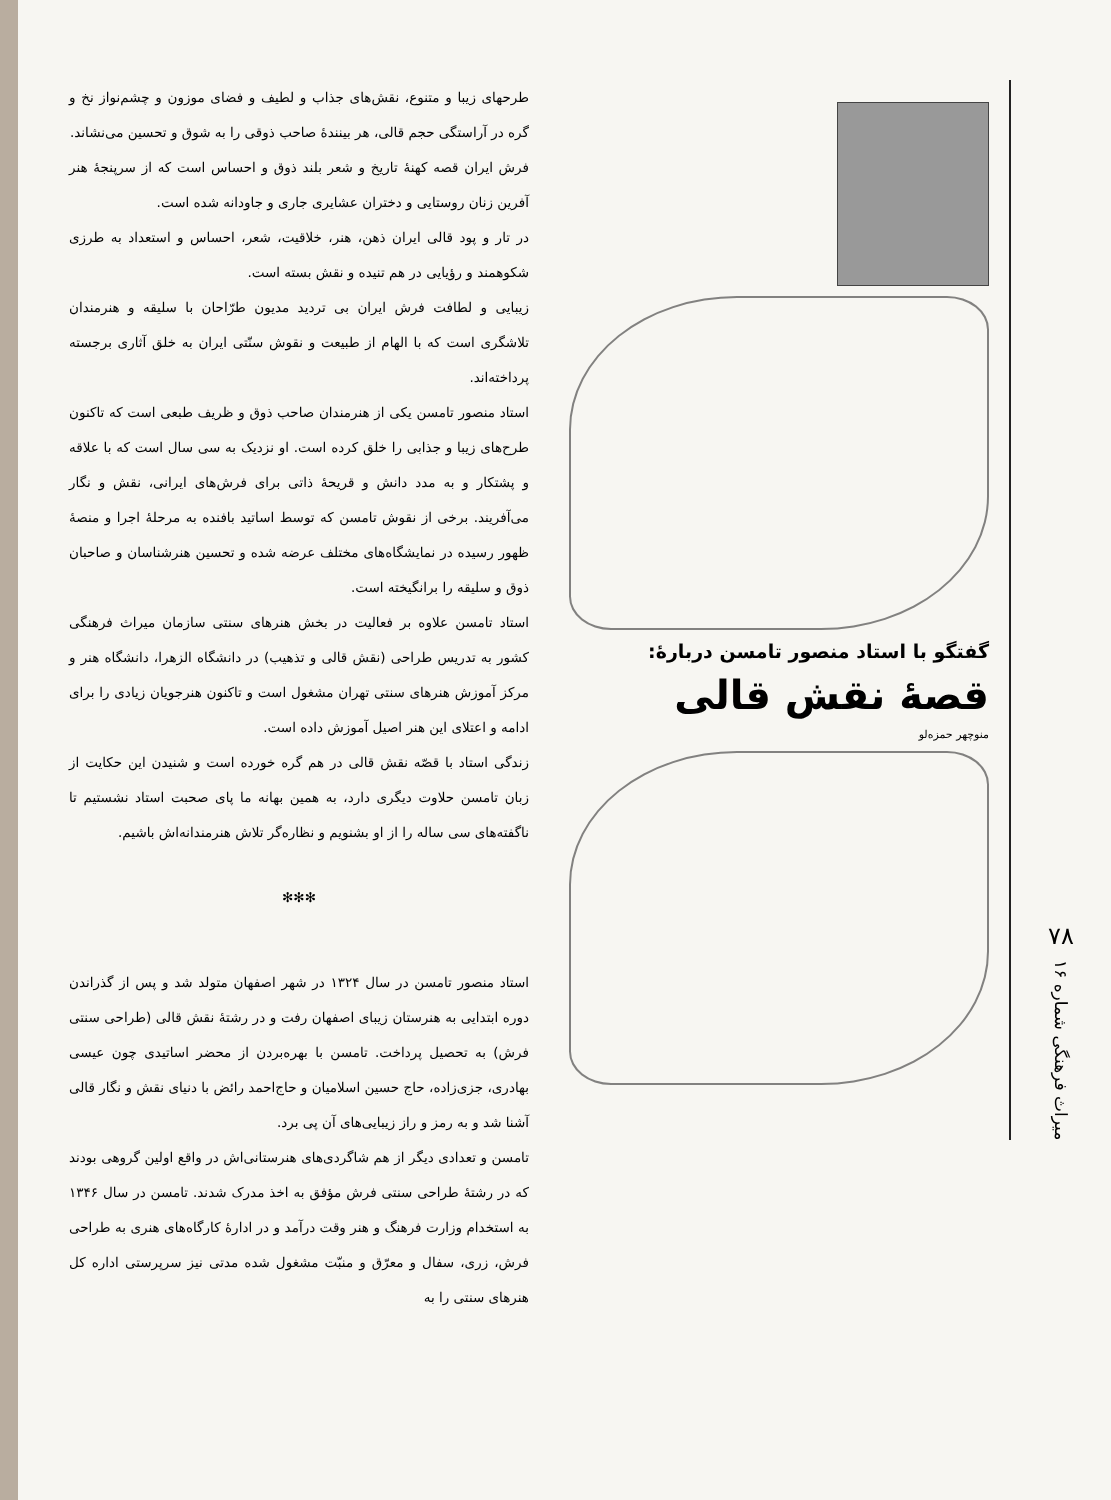۷۸
میراث فرهنگی شماره ۱۶
گفتگو با استاد منصور تامسن دربارهٔ:
قصهٔ نقش قالی
منوچهر حمزه‌لو
طرحهای زیبا و متنوع، نقش‌های جذاب و لطیف و فضای موزون و چشم‌نواز نخ و گره در آراستگی حجم قالی، هر بینندهٔ صاحب ذوقی را به شوق و تحسین می‌نشاند.
فرش ایران قصه کهنهٔ تاریخ و شعر بلند ذوق و احساس است که از سرپنجهٔ هنر آفرین زنان روستایی و دختران عشایری جاری و جاودانه شده است.
در تار و پود قالی ایران ذهن، هنر، خلاقیت، شعر، احساس و استعداد به طرزی شکوهمند و رؤیایی در هم تنیده و نقش بسته است.
زیبایی و لطافت فرش ایران بی تردید مدیون طرّاحان با سلیقه و هنرمندان تلاشگری است که با الهام از طبیعت و نقوش سنّتی ایران به خلق آثاری برجسته پرداخته‌اند.
استاد منصور تامسن یکی از هنرمندان صاحب ذوق و ظریف طبعی است که تاکنون طرح‌های زیبا و جذابی را خلق کرده است. او نزدیک به سی سال است که با علاقه و پشتکار و به مدد دانش و قریحهٔ ذاتی برای فرش‌های ایرانی، نقش و نگار می‌آفریند. برخی از نقوش تامسن که توسط اساتید بافنده به مرحلهٔ اجرا و منصهٔ ظهور رسیده در نمایشگاه‌های مختلف عرضه شده و تحسین هنرشناسان و صاحبان ذوق و سلیقه را برانگیخته است.
استاد تامسن علاوه بر فعالیت در بخش هنرهای سنتی سازمان میراث فرهنگی کشور به تدریس طراحی (نقش قالی و تذهیب) در دانشگاه الزهرا، دانشگاه هنر و مرکز آموزش هنرهای سنتی تهران مشغول است و تاکنون هنرجویان زیادی را برای ادامه و اعتلای این هنر اصیل آموزش داده است.
زندگی استاد با قصّه نقش قالی در هم گره خورده است و شنیدن این حکایت از زبان تامسن حلاوت دیگری دارد، به همین بهانه ما پای صحبت استاد نشستیم تا ناگفته‌های سی ساله را از او بشنویم و نظاره‌گر تلاش هنرمندانه‌اش باشیم.
✻✻✻
استاد منصور تامسن در سال ۱۳۲۴ در شهر اصفهان متولد شد و پس از گذراندن دوره ابتدایی به هنرستان زیبای اصفهان رفت و در رشتهٔ نقش قالی (طراحی سنتی فرش) به تحصیل پرداخت. تامسن با بهره‌بردن از محضر اساتیدی چون عیسی بهادری، جزی‌زاده، حاج حسین اسلامیان و حاج‌احمد رائض با دنیای نقش و نگار قالی آشنا شد و به رمز و راز زیبایی‌های آن پی برد.
تامسن و تعدادی دیگر از هم شاگردی‌های هنرستانی‌اش در واقع اولین گروهی بودند که در رشتهٔ طراحی سنتی فرش مؤفق به اخذ مدرک شدند. تامسن در سال ۱۳۴۶ به استخدام وزارت فرهنگ و هنر وقت درآمد و در ادارهٔ کارگاه‌های هنری به طراحی فرش، زری، سفال و معرّق و منبّت مشغول شده مدتی نیز سرپرستی اداره کل هنرهای سنتی را به